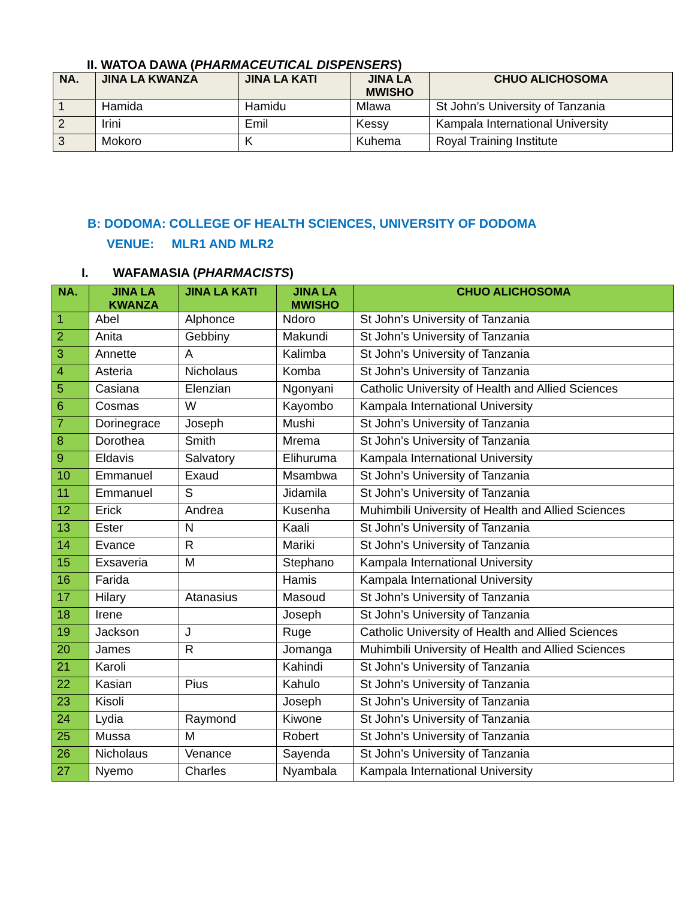II. WATOA DAWA (PHARMACEUTICAL DISPENSERS)
| NA. | JINA LA KWANZA | JINA LA KATI | JINA LA MWISHO | CHUO ALICHOSOMA |
| --- | --- | --- | --- | --- |
| 1 | Hamida | Hamidu | Mlawa | St John’s University of Tanzania |
| 2 | Irini | Emil | Kessy | Kampala International University |
| 3 | Mokoro | K | Kuhema | Royal Training Institute |
B: DODOMA: COLLEGE OF HEALTH SCIENCES, UNIVERSITY OF DODOMA
VENUE: MLR1 AND MLR2
I. WAFAMASIA (PHARMACISTS)
| NA. | JINA LA KWANZA | JINA LA KATI | JINA LA MWISHO | CHUO ALICHOSOMA |
| --- | --- | --- | --- | --- |
| 1 | Abel | Alphonce | Ndoro | St John’s University of Tanzania |
| 2 | Anita | Gebbiny | Makundi | St John’s University of Tanzania |
| 3 | Annette | A | Kalimba | St John’s University of Tanzania |
| 4 | Asteria | Nicholaus | Komba | St John’s University of Tanzania |
| 5 | Casiana | Elenzian | Ngonyani | Catholic University of Health and Allied Sciences |
| 6 | Cosmas | W | Kayombo | Kampala International University |
| 7 | Dorinegrace | Joseph | Mushi | St John’s University of Tanzania |
| 8 | Dorothea | Smith | Mrema | St John’s University of Tanzania |
| 9 | Eldavis | Salvatory | Elihuruma | Kampala International University |
| 10 | Emmanuel | Exaud | Msambwa | St John’s University of Tanzania |
| 11 | Emmanuel | S | Jidamila | St John’s University of Tanzania |
| 12 | Erick | Andrea | Kusenha | Muhimbili University of Health and Allied Sciences |
| 13 | Ester | N | Kaali | St John’s University of Tanzania |
| 14 | Evance | R | Mariki | St John’s University of Tanzania |
| 15 | Exsaveria | M | Stephano | Kampala International University |
| 16 | Farida | | Hamis | Kampala International University |
| 17 | Hilary | Atanasius | Masoud | St John’s University of Tanzania |
| 18 | Irene | | Joseph | St John’s University of Tanzania |
| 19 | Jackson | J | Ruge | Catholic University of Health and Allied Sciences |
| 20 | James | R | Jomanga | Muhimbili University of Health and Allied Sciences |
| 21 | Karoli | | Kahindi | St John’s University of Tanzania |
| 22 | Kasian | Pius | Kahulo | St John’s University of Tanzania |
| 23 | Kisoli | | Joseph | St John’s University of Tanzania |
| 24 | Lydia | Raymond | Kiwone | St John’s University of Tanzania |
| 25 | Mussa | M | Robert | St John’s University of Tanzania |
| 26 | Nicholaus | Venance | Sayenda | St John’s University of Tanzania |
| 27 | Nyemo | Charles | Nyambala | Kampala International University |